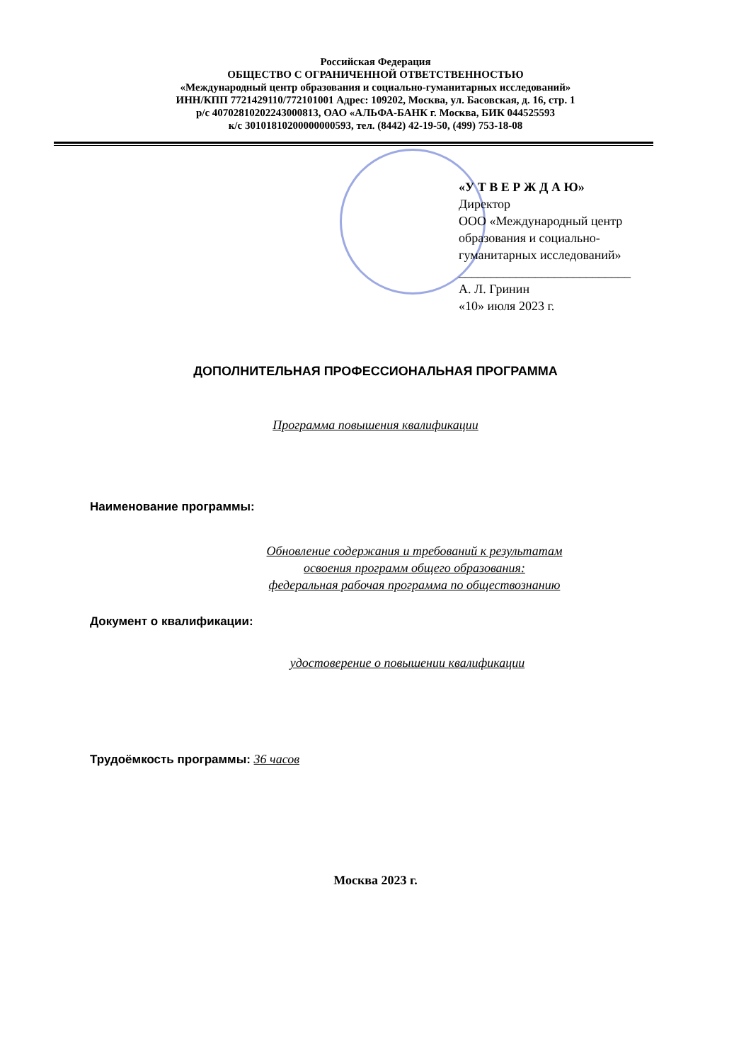Российская Федерация
ОБЩЕСТВО С ОГРАНИЧЕННОЙ ОТВЕТСТВЕННОСТЬЮ
«Международный центр образования и социально-гуманитарных исследований»
ИНН/КПП 7721429110/772101001 Адрес: 109202, Москва, ул. Басовская, д. 16, стр. 1
р/с 40702810202243000813, ОАО «АЛЬФА-БАНК г. Москва, БИК 044525593
к/с 30101810200000000593, тел. (8442) 42-19-50, (499) 753-18-08
«У Т В Е Р Ж Д А Ю»
Директор
ООО «Международный центр
образования и социально-
гуманитарных исследований»
___________________________
А. Л. Гринин
«10» июля 2023 г.
ДОПОЛНИТЕЛЬНАЯ ПРОФЕССИОНАЛЬНАЯ ПРОГРАММА
Программа повышения квалификации
Наименование программы:
Обновление содержания и требований к результатам
освоения программ общего образования:
федеральная рабочая программа по обществознанию
Документ о квалификации:
удостоверение о повышении квалификации
Трудоёмкость программы: 36 часов
Москва 2023 г.